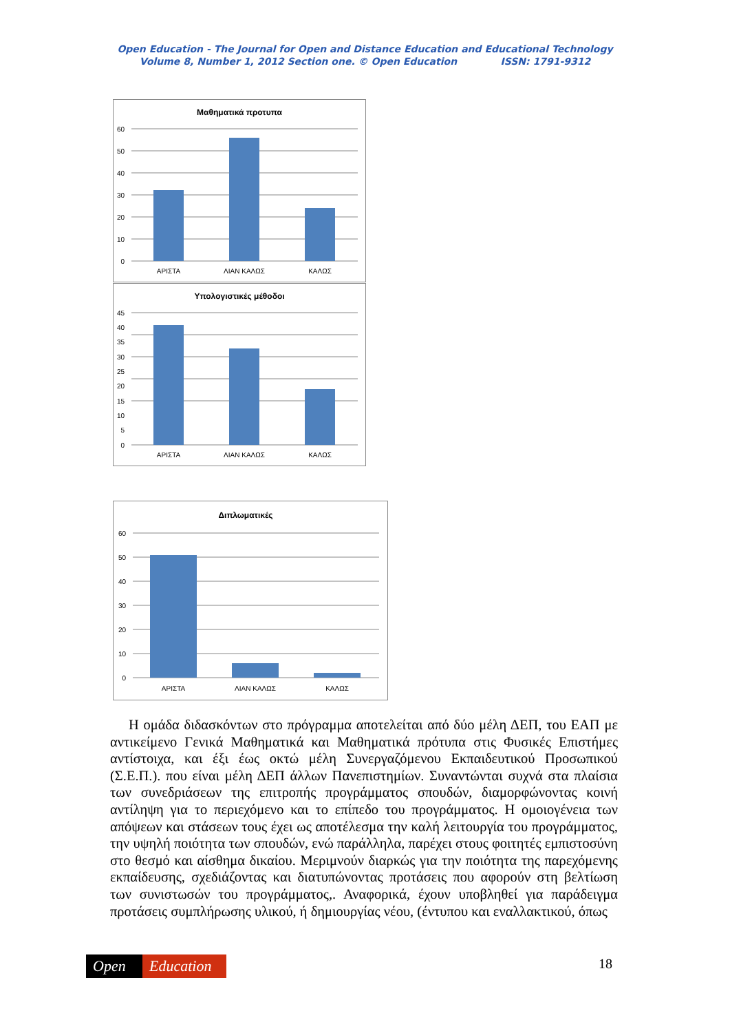Open Education - The Journal for Open and Distance Education and Educational Technology
Volume 8, Number 1, 2012 Section one. © Open Education ISSN: 1791-9312
Μαθηματικά προτυπα
60
50
40
30
20
10
0
ΑΡΙΣΤΑ
ΛΙΑΝ ΚΑΛΩΣ
ΚΑΛΩΣ
Υπολογιστικές μέθοδοι
45
40
35
30
25
20
15
10
5
0
ΑΡΙΣΤΑ
ΛΙΑΝ ΚΑΛΩΣ
ΚΑΛΩΣ
Διπλωματικές
60
50
40
30
20
10
0
ΑΡΙΣΤΑ
ΛΙΑΝ ΚΑΛΩΣ
ΚΑΛΩΣ
Η ομάδα διδασκόντων στο πρόγραμμα αποτελείται από δύο μέλη ΔΕΠ, του ΕΑΠ με αντικείμενο Γενικά Μαθηματικά και Μαθηματικά πρότυπα στις Φυσικές Επιστήμες αντίστοιχα, και έξι έως οκτώ μέλη Συνεργαζόμενου Εκπαιδευτικού Προσωπικού (Σ.Ε.Π.). που είναι μέλη ΔΕΠ άλλων Πανεπιστημίων. Συναντώνται συχνά στα πλαίσια των συνεδριάσεων της επιτροπής προγράμματος σπουδών, διαμορφώνοντας κοινή αντίληψη για το περιεχόμενο και το επίπεδο του προγράμματος. Η ομοιογένεια των απόψεων και στάσεων τους έχει ως αποτέλεσμα την καλή λειτουργία του προγράμματος, την υψηλή ποιότητα των σπουδών, ενώ παράλληλα, παρέχει στους φοιτητές εμπιστοσύνη στο θεσμό και αίσθημα δικαίου. Μεριμνούν διαρκώς για την ποιότητα της παρεχόμενης εκπαίδευσης, σχεδιάζοντας και διατυπώνοντας προτάσεις που αφορούν στη βελτίωση των συνιστωσών του προγράμματος,. Αναφορικά, έχουν υποβληθεί για παράδειγμα προτάσεις συμπλήρωσης υλικού, ή δημιουργίας νέου, (έντυπου και εναλλακτικού, όπως
Open Education 18